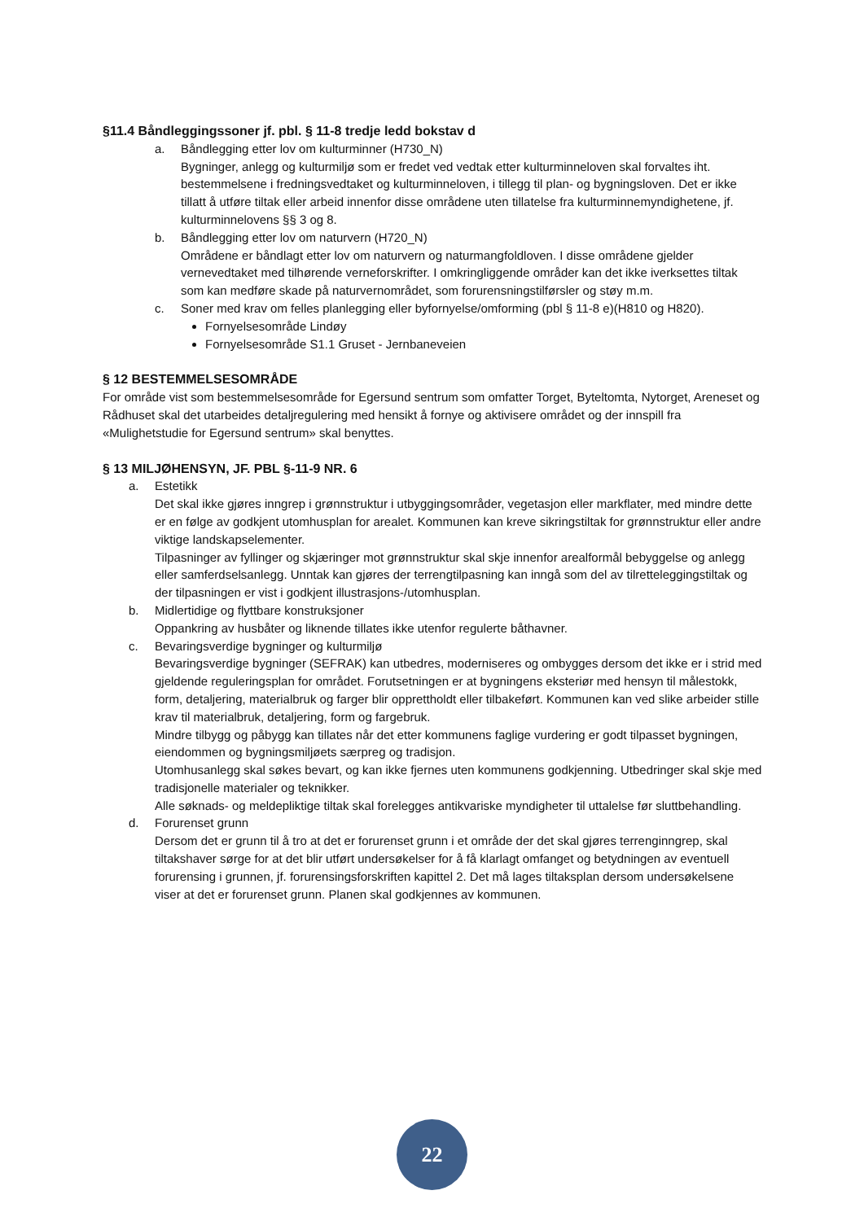§11.4 Båndleggingssoner jf. pbl. § 11-8 tredje ledd bokstav d
a. Båndlegging etter lov om kulturminner (H730_N)
Bygninger, anlegg og kulturmiljø som er fredet ved vedtak etter kulturminneloven skal forvaltes iht. bestemmelsene i fredningsvedtaket og kulturminneloven, i tillegg til plan- og bygningsloven. Det er ikke tillatt å utføre tiltak eller arbeid innenfor disse områdene uten tillatelse fra kulturminnemyndighetene, jf. kulturminnelovens §§ 3 og 8.
b. Båndlegging etter lov om naturvern (H720_N)
Områdene er båndlagt etter lov om naturvern og naturmangfoldloven. I disse områdene gjelder vernevedtaket med tilhørende verneforskrifter. I omkringliggende områder kan det ikke iverksettes tiltak som kan medføre skade på naturvernområdet, som forurensningstilførsler og støy m.m.
c. Soner med krav om felles planlegging eller byfornyelse/omforming (pbl § 11-8 e)(H810 og H820).
Fornyelsesområde Lindøy
Fornyelsesområde S1.1 Gruset - Jernbaneveien
§ 12 BESTEMMELSESOMRÅDE
For område vist som bestemmelsesområde for Egersund sentrum som omfatter Torget, Byteltomta, Nytorget, Areneset og Rådhuset skal det utarbeides detaljregulering med hensikt å fornye og aktivisere området og der innspill fra «Mulighetstudie for Egersund sentrum» skal benyttes.
§ 13 MILJØHENSYN, JF. PBL §-11-9 NR. 6
a. Estetikk
Det skal ikke gjøres inngrep i grønnstruktur i utbyggingsområder, vegetasjon eller markflater, med mindre dette er en følge av godkjent utomhusplan for arealet. Kommunen kan kreve sikringstiltak for grønnstruktur eller andre viktige landskapselementer.
Tilpasninger av fyllinger og skjæringer mot grønnstruktur skal skje innenfor arealformål bebyggelse og anlegg eller samferdselsanlegg. Unntak kan gjøres der terrengtilpasning kan inngå som del av tilretteleggingstiltak og der tilpasningen er vist i godkjent illustrasjons-/utomhusplan.
b. Midlertidige og flyttbare konstruksjoner
Oppankring av husbåter og liknende tillates ikke utenfor regulerte båthavner.
c. Bevaringsverdige bygninger og kulturmiljø
Bevaringsverdige bygninger (SEFRAK) kan utbedres, moderniseres og ombygges dersom det ikke er i strid med gjeldende reguleringsplan for området. Forutsetningen er at bygningens eksteriør med hensyn til målestokk, form, detaljering, materialbruk og farger blir opprettholdt eller tilbakeført. Kommunen kan ved slike arbeider stille krav til materialbruk, detaljering, form og fargebruk.
Mindre tilbygg og påbygg kan tillates når det etter kommunens faglige vurdering er godt tilpasset bygningen, eiendommen og bygningsmiljøets særpreg og tradisjon.
Utomhusanlegg skal søkes bevart, og kan ikke fjernes uten kommunens godkjenning. Utbedringer skal skje med tradisjonelle materialer og teknikker.
Alle søknads- og meldepliktige tiltak skal forelegges antikvariske myndigheter til uttalelse før sluttbehandling.
d. Forurenset grunn
Dersom det er grunn til å tro at det er forurenset grunn i et område der det skal gjøres terrenginngrep, skal tiltakshaver sørge for at det blir utført undersøkelser for å få klarlagt omfanget og betydningen av eventuell forurensing i grunnen, jf. forurensingsforskriften kapittel 2. Det må lages tiltaksplan dersom undersøkelsene viser at det er forurenset grunn. Planen skal godkjennes av kommunen.
22